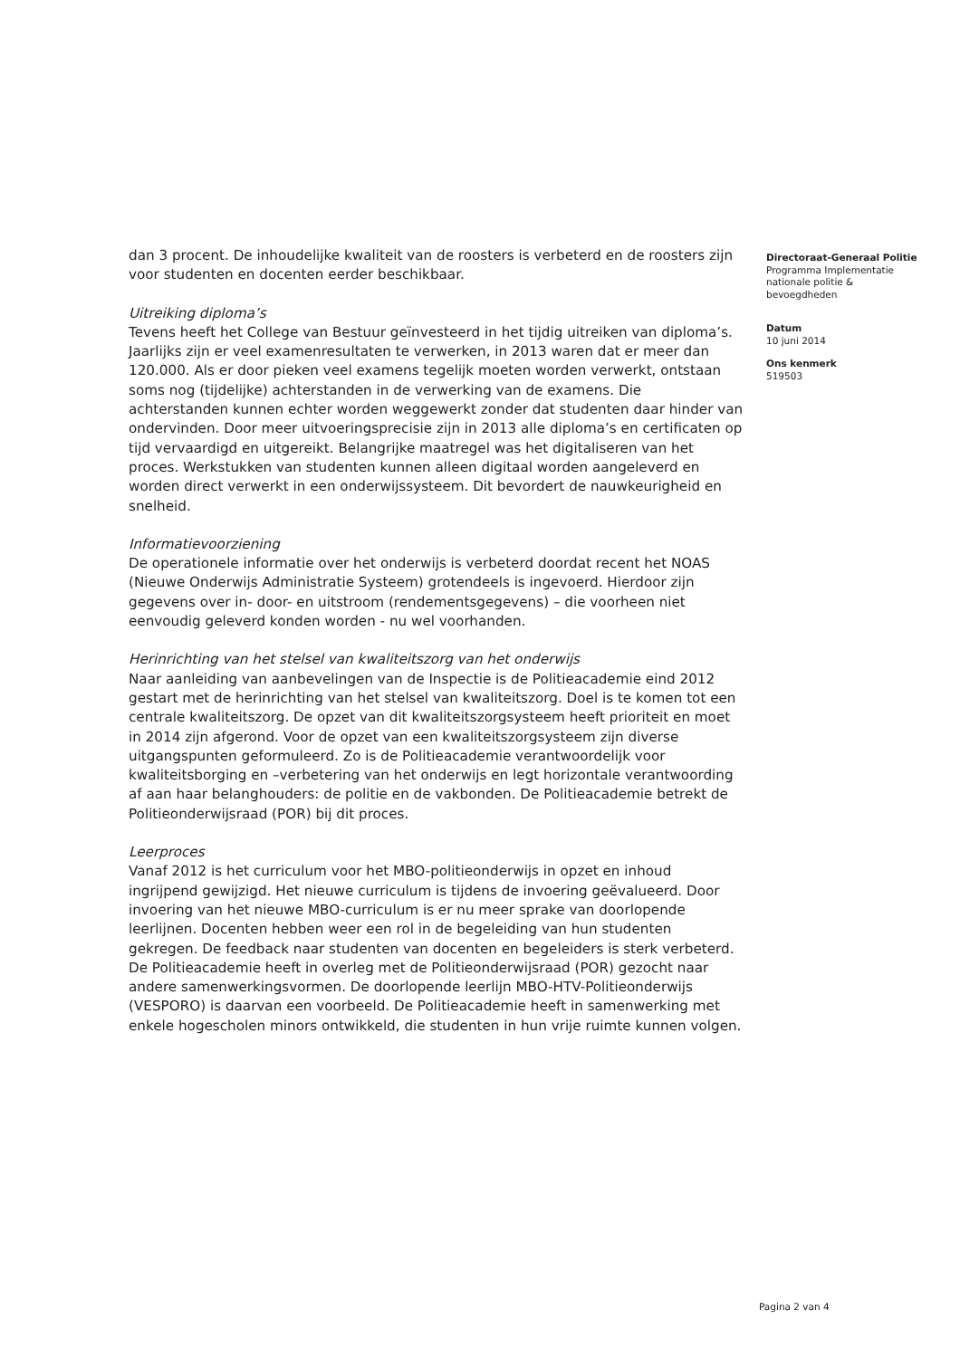dan 3 procent. De inhoudelijke kwaliteit van de roosters is verbeterd en de roosters zijn voor studenten en docenten eerder beschikbaar.
Uitreiking diploma’s
Tevens heeft het College van Bestuur geïnvesteerd in het tijdig uitreiken van diploma’s. Jaarlijks zijn er veel examenresultaten te verwerken, in 2013 waren dat er meer dan 120.000. Als er door pieken veel examens tegelijk moeten worden verwerkt, ontstaan soms nog (tijdelijke) achterstanden in de verwerking van de examens. Die achterstanden kunnen echter worden weggewerkt zonder dat studenten daar hinder van ondervinden. Door meer uitvoeringsprecisie zijn in 2013 alle diploma’s en certificaten op tijd vervaardigd en uitgereikt. Belangrijke maatregel was het digitaliseren van het proces. Werkstukken van studenten kunnen alleen digitaal worden aangeleverd en worden direct verwerkt in een onderwijssysteem. Dit bevordert de nauwkeurigheid en snelheid.
Informatievoorziening
De operationele informatie over het onderwijs is verbeterd doordat recent het NOAS (Nieuwe Onderwijs Administratie Systeem) grotendeels is ingevoerd. Hierdoor zijn gegevens over in- door- en uitstroom (rendementsgegevens) – die voorheen niet eenvoudig geleverd konden worden - nu wel voorhanden.
Herinrichting van het stelsel van kwaliteitszorg van het onderwijs
Naar aanleiding van aanbevelingen van de Inspectie is de Politieacademie eind 2012 gestart met de herinrichting van het stelsel van kwaliteitszorg. Doel is te komen tot een centrale kwaliteitszorg. De opzet van dit kwaliteitszorgsysteem heeft prioriteit en moet in 2014 zijn afgerond. Voor de opzet van een kwaliteitszorgsysteem zijn diverse uitgangspunten geformuleerd. Zo is de Politieacademie verantwoordelijk voor kwaliteitsborging en –verbetering van het onderwijs en legt horizontale verantwoording af aan haar belanghouders: de politie en de vakbonden. De Politieacademie betrekt de Politieonderwijsraad (POR) bij dit proces.
Leerproces
Vanaf 2012 is het curriculum voor het MBO-politieonderwijs in opzet en inhoud ingrijpend gewijzigd. Het nieuwe curriculum is tijdens de invoering geëvalueerd. Door invoering van het nieuwe MBO-curriculum is er nu meer sprake van doorlopende leerlijnen. Docenten hebben weer een rol in de begeleiding van hun studenten gekregen. De feedback naar studenten van docenten en begeleiders is sterk verbeterd. De Politieacademie heeft in overleg met de Politieonderwijsraad (POR) gezocht naar andere samenwerkingsvormen. De doorlopende leerlijn MBO-HTV-Politieonderwijs (VESPORO) is daarvan een voorbeeld. De Politieacademie heeft in samenwerking met enkele hogescholen minors ontwikkeld, die studenten in hun vrije ruimte kunnen volgen.
Directoraat-Generaal Politie
Programma Implementatie nationale politie & bevoegdheden
Datum
10 juni 2014
Ons kenmerk
519503
Pagina 2 van 4